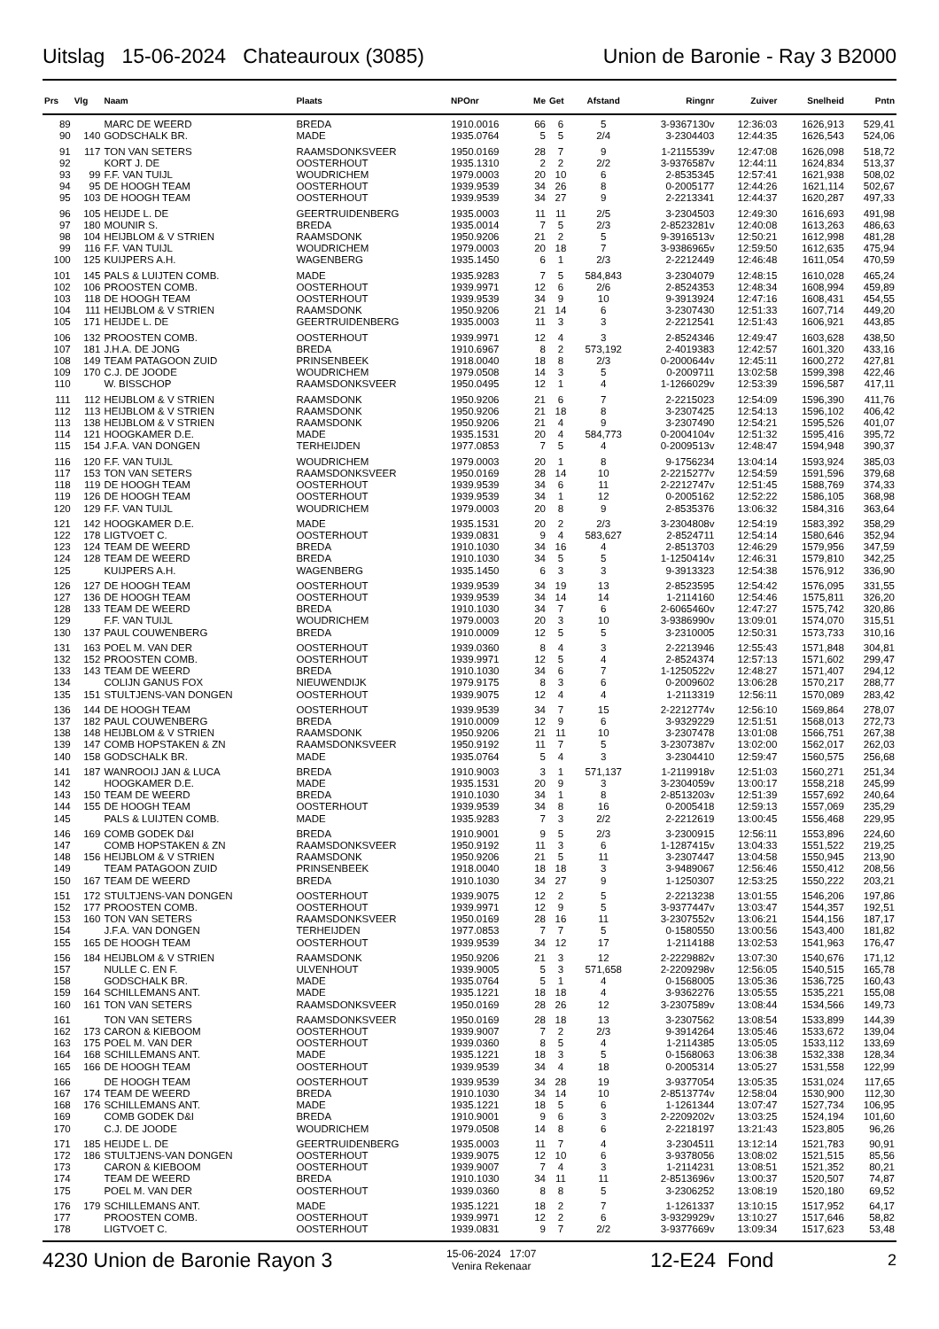Uitslag 15-06-2024 Chateauroux (3085) Union de Baronie - Ray 3 B2000
| Prs | Vlg | Naam | Plaats | NPOnr | Me | Get | Afstand | Ringnr | Zuiver | Snelheid | Pntn |
| --- | --- | --- | --- | --- | --- | --- | --- | --- | --- | --- | --- |
| 89 | | MARC DE WEERD | BREDA | 1910.0016 | 66 | 6 | 5 | 3-9367130v | 12:36:03 | 1626,913 | 529,41 |
| 90 | 140 | GODSCHALK BR. | MADE | 1935.0764 | 5 | 5 | 2/4 | 3-2304403 | 12:44:35 | 1626,543 | 524,06 |
| 91 | 117 | TON VAN SETERS | RAAMSDONKSVEER | 1950.0169 | 28 | 7 | 9 | 1-2115539v | 12:47:08 | 1626,098 | 518,72 |
| 92 | | KORT J. DE | OOSTERHOUT | 1935.1310 | 2 | 2 | 2/2 | 3-9376587v | 12:44:11 | 1624,834 | 513,37 |
| 93 | 99 | F.F. VAN TUIJL | WOUDRICHEM | 1979.0003 | 20 | 10 | 6 | 2-8535345 | 12:57:41 | 1621,938 | 508,02 |
| 94 | 95 | DE HOOGH TEAM | OOSTERHOUT | 1939.9539 | 34 | 26 | 8 | 0-2005177 | 12:44:26 | 1621,114 | 502,67 |
| 95 | 103 | DE HOOGH TEAM | OOSTERHOUT | 1939.9539 | 34 | 27 | 9 | 2-2213341 | 12:44:37 | 1620,287 | 497,33 |
| 96 | 105 | HEIJDE L. DE | GEERTRUIDENBERG | 1935.0003 | 11 | 11 | 2/5 | 3-2304503 | 12:49:30 | 1616,693 | 491,98 |
| 97 | 180 | MOUNIR S. | BREDA | 1935.0014 | 7 | 5 | 2/3 | 2-8523281v | 12:40:08 | 1613,263 | 486,63 |
| 98 | 104 | HEIJBLOM & V STRIEN | RAAMSDONK | 1950.9206 | 21 | 2 | 5 | 9-3916513v | 12:50:21 | 1612,998 | 481,28 |
| 99 | 116 | F.F. VAN TUIJL | WOUDRICHEM | 1979.0003 | 20 | 18 | 7 | 3-9386965v | 12:59:50 | 1612,635 | 475,94 |
| 100 | 125 | KUIJPERS A.H. | WAGENBERG | 1935.1450 | 6 | 1 | 2/3 | 2-2212449 | 12:46:48 | 1611,054 | 470,59 |
| 101 | 145 | PALS & LUIJTEN COMB. | MADE | 1935.9283 | 7 | 5 | 584,843 | 3-2304079 | 12:48:15 | 1610,028 | 465,24 |
| 102 | 106 | PROOSTEN COMB. | OOSTERHOUT | 1939.9971 | 12 | 6 | 2/6 | 2-8524353 | 12:48:34 | 1608,994 | 459,89 |
| 103 | 118 | DE HOOGH TEAM | OOSTERHOUT | 1939.9539 | 34 | 9 | 10 | 9-3913924 | 12:47:16 | 1608,431 | 454,55 |
| 104 | 111 | HEIJBLOM & V STRIEN | RAAMSDONK | 1950.9206 | 21 | 14 | 6 | 3-2307430 | 12:51:33 | 1607,714 | 449,20 |
| 105 | 171 | HEIJDE L. DE | GEERTRUIDENBERG | 1935.0003 | 11 | 3 | 3 | 2-2212541 | 12:51:43 | 1606,921 | 443,85 |
| 106 | 132 | PROOSTEN COMB. | OOSTERHOUT | 1939.9971 | 12 | 4 | 3 | 2-8524346 | 12:49:47 | 1603,628 | 438,50 |
| 107 | 181 | J.H.A. DE JONG | BREDA | 1910.6967 | 8 | 2 | 573,192 | 2-4019383 | 12:42:57 | 1601,320 | 433,16 |
| 108 | 149 | TEAM PATAGOON ZUID | PRINSENBEEK | 1918.0040 | 18 | 8 | 2/3 | 0-2000644v | 12:45:11 | 1600,272 | 427,81 |
| 109 | 170 | C.J. DE JOODE | WOUDRICHEM | 1979.0508 | 14 | 3 | 5 | 0-2009711 | 13:02:58 | 1599,398 | 422,46 |
| 110 | | W. BISSCHOP | RAAMSDONKSVEER | 1950.0495 | 12 | 1 | 4 | 1-1266029v | 12:53:39 | 1596,587 | 417,11 |
| 111 | 112 | HEIJBLOM & V STRIEN | RAAMSDONK | 1950.9206 | 21 | 6 | 7 | 2-2215023 | 12:54:09 | 1596,390 | 411,76 |
| 112 | 113 | HEIJBLOM & V STRIEN | RAAMSDONK | 1950.9206 | 21 | 18 | 8 | 3-2307425 | 12:54:13 | 1596,102 | 406,42 |
| 113 | 138 | HEIJBLOM & V STRIEN | RAAMSDONK | 1950.9206 | 21 | 4 | 9 | 3-2307490 | 12:54:21 | 1595,526 | 401,07 |
| 114 | 121 | HOOGKAMER D.E. | MADE | 1935.1531 | 20 | 4 | 584,773 | 0-2004104v | 12:51:32 | 1595,416 | 395,72 |
| 115 | 154 | J.F.A. VAN DONGEN | TERHEIJDEN | 1977.0853 | 7 | 5 | 4 | 0-2009513v | 12:48:47 | 1594,948 | 390,37 |
| 116 | 120 | F.F. VAN TUIJL | WOUDRICHEM | 1979.0003 | 20 | 1 | 8 | 9-1756234 | 13:04:14 | 1593,924 | 385,03 |
| 117 | 153 | TON VAN SETERS | RAAMSDONKSVEER | 1950.0169 | 28 | 14 | 10 | 2-2215277v | 12:54:59 | 1591,596 | 379,68 |
| 118 | 119 | DE HOOGH TEAM | OOSTERHOUT | 1939.9539 | 34 | 6 | 11 | 2-2212747v | 12:51:45 | 1588,769 | 374,33 |
| 119 | 126 | DE HOOGH TEAM | OOSTERHOUT | 1939.9539 | 34 | 1 | 12 | 0-2005162 | 12:52:22 | 1586,105 | 368,98 |
| 120 | 129 | F.F. VAN TUIJL | WOUDRICHEM | 1979.0003 | 20 | 8 | 9 | 2-8535376 | 13:06:32 | 1584,316 | 363,64 |
| 121 | 142 | HOOGKAMER D.E. | MADE | 1935.1531 | 20 | 2 | 2/3 | 3-2304808v | 12:54:19 | 1583,392 | 358,29 |
| 122 | 178 | LIGTVOET C. | OOSTERHOUT | 1939.0831 | 9 | 4 | 583,627 | 2-8524711 | 12:54:14 | 1580,646 | 352,94 |
| 123 | 124 | TEAM DE WEERD | BREDA | 1910.1030 | 34 | 16 | 4 | 2-8513703 | 12:46:29 | 1579,956 | 347,59 |
| 124 | 128 | TEAM DE WEERD | BREDA | 1910.1030 | 34 | 5 | 5 | 1-1250414v | 12:46:31 | 1579,810 | 342,25 |
| 125 | | KUIJPERS A.H. | WAGENBERG | 1935.1450 | 6 | 3 | 3 | 9-3913323 | 12:54:38 | 1576,912 | 336,90 |
| 126 | 127 | DE HOOGH TEAM | OOSTERHOUT | 1939.9539 | 34 | 19 | 13 | 2-8523595 | 12:54:42 | 1576,095 | 331,55 |
| 127 | 136 | DE HOOGH TEAM | OOSTERHOUT | 1939.9539 | 34 | 14 | 14 | 1-2114160 | 12:54:46 | 1575,811 | 326,20 |
| 128 | 133 | TEAM DE WEERD | BREDA | 1910.1030 | 34 | 7 | 6 | 2-6065460v | 12:47:27 | 1575,742 | 320,86 |
| 129 | | F.F. VAN TUIJL | WOUDRICHEM | 1979.0003 | 20 | 3 | 10 | 3-9386990v | 13:09:01 | 1574,070 | 315,51 |
| 130 | 137 | PAUL COUWENBERG | BREDA | 1910.0009 | 12 | 5 | 5 | 3-2310005 | 12:50:31 | 1573,733 | 310,16 |
| 131 | 163 | POEL M. VAN DER | OOSTERHOUT | 1939.0360 | 8 | 4 | 3 | 2-2213946 | 12:55:43 | 1571,848 | 304,81 |
| 132 | 152 | PROOSTEN COMB. | OOSTERHOUT | 1939.9971 | 12 | 5 | 4 | 2-8524374 | 12:57:13 | 1571,602 | 299,47 |
| 133 | 143 | TEAM DE WEERD | BREDA | 1910.1030 | 34 | 6 | 7 | 1-1250522v | 12:48:27 | 1571,407 | 294,12 |
| 134 | | COLIJN GANUS FOX | NIEUWENDIJK | 1979.9175 | 8 | 3 | 6 | 0-2009602 | 13:06:28 | 1570,217 | 288,77 |
| 135 | 151 | STULTJENS-VAN DONGEN | OOSTERHOUT | 1939.9075 | 12 | 4 | 4 | 1-2113319 | 12:56:11 | 1570,089 | 283,42 |
| 136 | 144 | DE HOOGH TEAM | OOSTERHOUT | 1939.9539 | 34 | 7 | 15 | 2-2212774v | 12:56:10 | 1569,864 | 278,07 |
| 137 | 182 | PAUL COUWENBERG | BREDA | 1910.0009 | 12 | 9 | 6 | 3-9329229 | 12:51:51 | 1568,013 | 272,73 |
| 138 | 148 | HEIJBLOM & V STRIEN | RAAMSDONK | 1950.9206 | 21 | 11 | 10 | 3-2307478 | 13:01:08 | 1566,751 | 267,38 |
| 139 | 147 | COMB HOPSTAKEN & ZN | RAAMSDONKSVEER | 1950.9192 | 11 | 7 | 5 | 3-2307387v | 13:02:00 | 1562,017 | 262,03 |
| 140 | 158 | GODSCHALK BR. | MADE | 1935.0764 | 5 | 4 | 3 | 3-2304410 | 12:59:47 | 1560,575 | 256,68 |
| 141 | 187 | WANROOIJ JAN & LUCA | BREDA | 1910.9003 | 3 | 1 | 571,137 | 1-2119918v | 12:51:03 | 1560,271 | 251,34 |
| 142 | | HOOGKAMER D.E. | MADE | 1935.1531 | 20 | 9 | 3 | 3-2304059v | 13:00:17 | 1558,218 | 245,99 |
| 143 | 150 | TEAM DE WEERD | BREDA | 1910.1030 | 34 | 1 | 8 | 2-8513203v | 12:51:39 | 1557,692 | 240,64 |
| 144 | 155 | DE HOOGH TEAM | OOSTERHOUT | 1939.9539 | 34 | 8 | 16 | 0-2005418 | 12:59:13 | 1557,069 | 235,29 |
| 145 | | PALS & LUIJTEN COMB. | MADE | 1935.9283 | 7 | 3 | 2/2 | 2-2212619 | 13:00:45 | 1556,468 | 229,95 |
| 146 | 169 | COMB GODEK D&I | BREDA | 1910.9001 | 9 | 5 | 2/3 | 3-2300915 | 12:56:11 | 1553,896 | 224,60 |
| 147 | | COMB HOPSTAKEN & ZN | RAAMSDONKSVEER | 1950.9192 | 11 | 3 | 6 | 1-1287415v | 13:04:33 | 1551,522 | 219,25 |
| 148 | 156 | HEIJBLOM & V STRIEN | RAAMSDONK | 1950.9206 | 21 | 5 | 11 | 3-2307447 | 13:04:58 | 1550,945 | 213,90 |
| 149 | | TEAM PATAGOON ZUID | PRINSENBEEK | 1918.0040 | 18 | 18 | 3 | 3-9489067 | 12:56:46 | 1550,412 | 208,56 |
| 150 | 167 | TEAM DE WEERD | BREDA | 1910.1030 | 34 | 27 | 9 | 1-1250307 | 12:53:25 | 1550,222 | 203,21 |
| 151 | 172 | STULTJENS-VAN DONGEN | OOSTERHOUT | 1939.9075 | 12 | 2 | 5 | 2-2213238 | 13:01:55 | 1546,206 | 197,86 |
| 152 | 177 | PROOSTEN COMB. | OOSTERHOUT | 1939.9971 | 12 | 9 | 5 | 3-9377447v | 13:03:47 | 1544,357 | 192,51 |
| 153 | 160 | TON VAN SETERS | RAAMSDONKSVEER | 1950.0169 | 28 | 16 | 11 | 3-2307552v | 13:06:21 | 1544,156 | 187,17 |
| 154 | | J.F.A. VAN DONGEN | TERHEIJDEN | 1977.0853 | 7 | 7 | 5 | 0-1580550 | 13:00:56 | 1543,400 | 181,82 |
| 155 | 165 | DE HOOGH TEAM | OOSTERHOUT | 1939.9539 | 34 | 12 | 17 | 1-2114188 | 13:02:53 | 1541,963 | 176,47 |
| 156 | 184 | HEIJBLOM & V STRIEN | RAAMSDONK | 1950.9206 | 21 | 3 | 12 | 2-2229882v | 13:07:30 | 1540,676 | 171,12 |
| 157 | | NULLE C. EN F. | ULVENHOUT | 1939.9005 | 5 | 3 | 571,658 | 2-2209298v | 12:56:05 | 1540,515 | 165,78 |
| 158 | | GODSCHALK BR. | MADE | 1935.0764 | 5 | 1 | 4 | 0-1568005 | 13:05:36 | 1536,725 | 160,43 |
| 159 | 164 | SCHILLEMANS ANT. | MADE | 1935.1221 | 18 | 18 | 4 | 3-9362276 | 13:05:55 | 1535,221 | 155,08 |
| 160 | 161 | TON VAN SETERS | RAAMSDONKSVEER | 1950.0169 | 28 | 26 | 12 | 3-2307589v | 13:08:44 | 1534,566 | 149,73 |
| 161 | | TON VAN SETERS | RAAMSDONKSVEER | 1950.0169 | 28 | 18 | 13 | 3-2307562 | 13:08:54 | 1533,899 | 144,39 |
| 162 | 173 | CARON & KIEBOOM | OOSTERHOUT | 1939.9007 | 7 | 2 | 2/3 | 9-3914264 | 13:05:46 | 1533,672 | 139,04 |
| 163 | 175 | POEL M. VAN DER | OOSTERHOUT | 1939.0360 | 8 | 5 | 4 | 1-2114385 | 13:05:05 | 1533,112 | 133,69 |
| 164 | 168 | SCHILLEMANS ANT. | MADE | 1935.1221 | 18 | 3 | 5 | 0-1568063 | 13:06:38 | 1532,338 | 128,34 |
| 165 | 166 | DE HOOGH TEAM | OOSTERHOUT | 1939.9539 | 34 | 4 | 18 | 0-2005314 | 13:05:27 | 1531,558 | 122,99 |
| 166 | | DE HOOGH TEAM | OOSTERHOUT | 1939.9539 | 34 | 28 | 19 | 3-9377054 | 13:05:35 | 1531,024 | 117,65 |
| 167 | 174 | TEAM DE WEERD | BREDA | 1910.1030 | 34 | 14 | 10 | 2-8513774v | 12:58:04 | 1530,900 | 112,30 |
| 168 | 176 | SCHILLEMANS ANT. | MADE | 1935.1221 | 18 | 5 | 6 | 1-1261344 | 13:07:47 | 1527,734 | 106,95 |
| 169 | | COMB GODEK D&I | BREDA | 1910.9001 | 9 | 6 | 3 | 2-2209202v | 13:03:25 | 1524,194 | 101,60 |
| 170 | | C.J. DE JOODE | WOUDRICHEM | 1979.0508 | 14 | 8 | 6 | 2-2218197 | 13:21:43 | 1523,805 | 96,26 |
| 171 | 185 | HEIJDE L. DE | GEERTRUIDENBERG | 1935.0003 | 11 | 7 | 4 | 3-2304511 | 13:12:14 | 1521,783 | 90,91 |
| 172 | 186 | STULTJENS-VAN DONGEN | OOSTERHOUT | 1939.9075 | 12 | 10 | 6 | 3-9378056 | 13:08:02 | 1521,515 | 85,56 |
| 173 | | CARON & KIEBOOM | OOSTERHOUT | 1939.9007 | 7 | 4 | 3 | 1-2114231 | 13:08:51 | 1521,352 | 80,21 |
| 174 | | TEAM DE WEERD | BREDA | 1910.1030 | 34 | 11 | 11 | 2-8513696v | 13:00:37 | 1520,507 | 74,87 |
| 175 | | POEL M. VAN DER | OOSTERHOUT | 1939.0360 | 8 | 8 | 5 | 3-2306252 | 13:08:19 | 1520,180 | 69,52 |
| 176 | 179 | SCHILLEMANS ANT. | MADE | 1935.1221 | 18 | 2 | 7 | 1-1261337 | 13:10:15 | 1517,952 | 64,17 |
| 177 | | PROOSTEN COMB. | OOSTERHOUT | 1939.9971 | 12 | 2 | 6 | 3-9329929v | 13:10:27 | 1517,646 | 58,82 |
| 178 | | LIGTVOET C. | OOSTERHOUT | 1939.0831 | 9 | 7 | 2/2 | 3-9377669v | 13:09:34 | 1517,623 | 53,48 |
4230 Union de Baronie Rayon 3 15-06-2024 17:07
Venira Rekenaar 12-E24 Fond 2